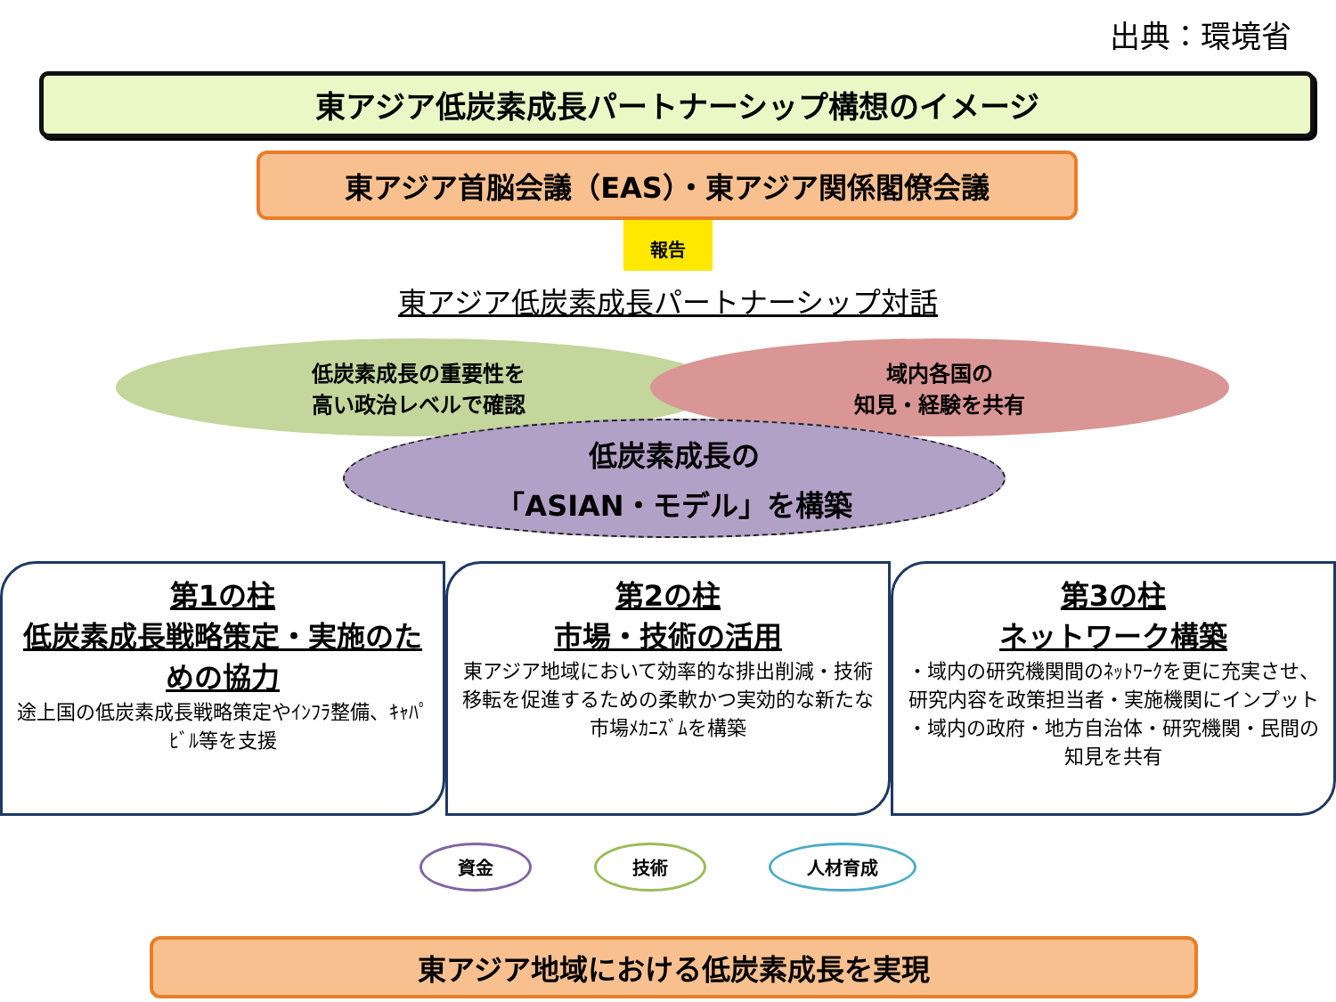出典：環境省
東アジア低炭素成長パートナーシップ構想のイメージ
東アジア首脳会議（EAS）・東アジア関係閣僚会議
報告
東アジア低炭素成長パートナーシップ対話
低炭素成長の重要性を
高い政治レベルで確認
域内各国の
知見・経験を共有
低炭素成長の
「ASIAN・モデル」を構築
第1の柱
低炭素成長戦略策定・実施のための協力
途上国の低炭素成長戦略策定やｲﾝﾌﾗ整備、ｷｬﾊﾟﾋﾞﾙ等を支援
第2の柱
市場・技術の活用
東アジア地域において効率的な排出削減・技術移転を促進するための柔軟かつ実効的な新たな市場ﾒｶﾆｽﾞﾑを構築
第3の柱
ネットワーク構築
・域内の研究機関間のﾈｯﾄﾜｰｸを更に充実させ、研究内容を政策担当者・実施機関にインプット
・域内の政府・地方自治体・研究機関・民間の知見を共有
資金 技術 人材育成
東アジア地域における低炭素成長を実現